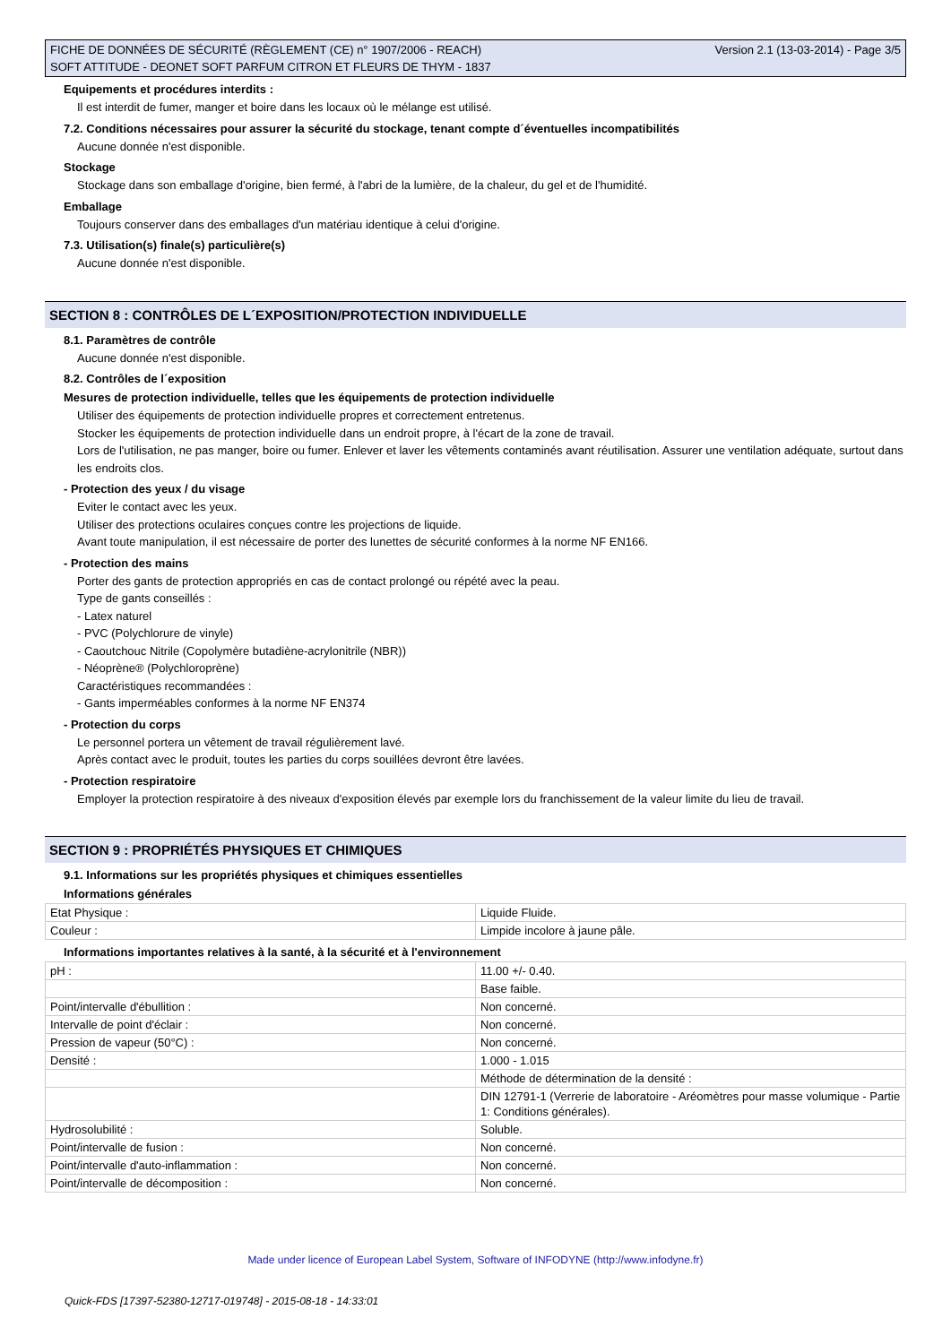FICHE DE DONNÉES DE SÉCURITÉ (RÈGLEMENT (CE) n° 1907/2006 - REACH)
SOFT ATTITUDE - DEONET SOFT PARFUM CITRON ET FLEURS DE THYM - 1837
Version 2.1 (13-03-2014) - Page 3/5
Equipements et procédures interdits :
Il est interdit de fumer, manger et boire dans les locaux où le mélange est utilisé.
7.2. Conditions nécessaires pour assurer la sécurité du stockage, tenant compte d´éventuelles incompatibilités
Aucune donnée n'est disponible.
Stockage
Stockage dans son emballage d'origine, bien fermé, à l'abri de la lumière, de la chaleur, du gel et de l'humidité.
Emballage
Toujours conserver dans des emballages d'un matériau identique à celui d'origine.
7.3. Utilisation(s) finale(s) particulière(s)
Aucune donnée n'est disponible.
SECTION 8 : CONTRÔLES DE L´EXPOSITION/PROTECTION INDIVIDUELLE
8.1. Paramètres de contrôle
Aucune donnée n'est disponible.
8.2. Contrôles de l´exposition
Mesures de protection individuelle, telles que les équipements de protection individuelle
Utiliser des équipements de protection individuelle propres et correctement entretenus.
Stocker les équipements de protection individuelle dans un endroit propre, à l'écart de la zone de travail.
Lors de l'utilisation, ne pas manger, boire ou fumer. Enlever et laver les vêtements contaminés avant réutilisation. Assurer une ventilation adéquate, surtout dans les endroits clos.
- Protection des yeux / du visage
Eviter le contact avec les yeux.
Utiliser des protections oculaires conçues contre les projections de liquide.
Avant toute manipulation, il est nécessaire de porter des lunettes de sécurité conformes à la norme NF EN166.
- Protection des mains
Porter des gants de protection appropriés en cas de contact prolongé ou répété avec la peau.
Type de gants conseillés :
- Latex naturel
- PVC (Polychlorure de vinyle)
- Caoutchouc Nitrile (Copolymère butadiène-acrylonitrile (NBR))
- Néoprène® (Polychloroprène)
Caractéristiques recommandées :
- Gants imperméables conformes à la norme NF EN374
- Protection du corps
Le personnel portera un vêtement de travail régulièrement lavé.
Après contact avec le produit, toutes les parties du corps souillées devront être lavées.
- Protection respiratoire
Employer la protection respiratoire à des niveaux d'exposition élevés par exemple lors du franchissement de la valeur limite du lieu de travail.
SECTION 9 : PROPRIÉTÉS PHYSIQUES ET CHIMIQUES
9.1. Informations sur les propriétés physiques et chimiques essentielles
Informations générales
| Etat Physique : | Liquide Fluide. |
| Couleur : | Limpide incolore à jaune pâle. |
Informations importantes relatives à la santé, à la sécurité et à l'environnement
| pH : | 11.00 +/- 0.40. |
| | Base faible. |
| Point/intervalle d'ébullition : | Non concerné. |
| Intervalle de point d'éclair : | Non concerné. |
| Pression de vapeur (50°C) : | Non concerné. |
| Densité : | 1.000 - 1.015 |
| | Méthode de détermination de la densité : |
| | DIN 12791-1 (Verrerie de laboratoire - Aréomètres pour masse volumique - Partie 1: Conditions générales). |
| Hydrosolubilité : | Soluble. |
| Point/intervalle de fusion : | Non concerné. |
| Point/intervalle d'auto-inflammation : | Non concerné. |
| Point/intervalle de décomposition : | Non concerné. |
Made under licence of European Label System, Software of INFODYNE (http://www.infodyne.fr)
Quick-FDS [17397-52380-12717-019748] - 2015-08-18 - 14:33:01